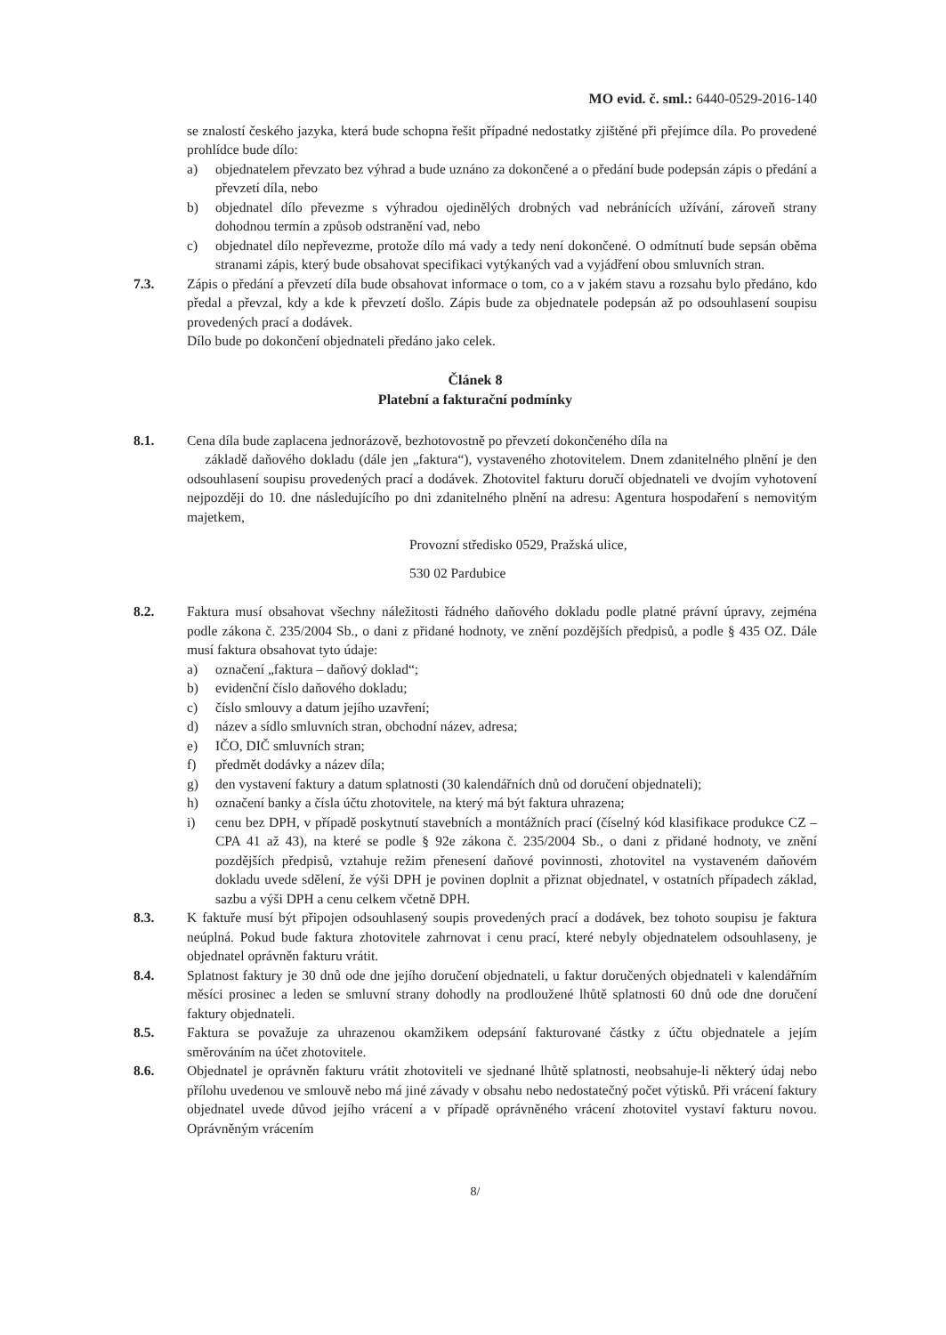MO evid. č. sml.: 6440-0529-2016-140
se znalostí českého jazyka, která bude schopna řešit případné nedostatky zjištěné při přejímce díla. Po provedené prohlídce bude dílo:
a) objednatelem převzato bez výhrad a bude uznáno za dokončené a o předání bude podepsán zápis o předání a převzetí díla, nebo
b) objednatel dílo převezme s výhradou ojedinělých drobných vad nebránících užívání, zároveň strany dohodnou termín a způsob odstranění vad, nebo
c) objednatel dílo nepřevezme, protože dílo má vady a tedy není dokončené. O odmítnutí bude sepsán oběma stranami zápis, který bude obsahovat specifikaci vytýkaných vad a vyjádření obou smluvních stran.
7.3. Zápis o předání a převzetí díla bude obsahovat informace o tom, co a v jakém stavu a rozsahu bylo předáno, kdo předal a převzal, kdy a kde k převzetí došlo. Zápis bude za objednatele podepsán až po odsouhlasení soupisu provedených prací a dodávek.
Dílo bude po dokončení objednateli předáno jako celek.
Článek 8
Platební a fakturační podmínky
8.1. Cena díla bude zaplacena jednorázově, bezhotovostně po převzetí dokončeného díla na
základě daňového dokladu (dále jen „faktura“), vystaveného zhotovitelem. Dnem zdanitelného plnění je den odsouhlasení soupisu provedených prací a dodávek. Zhotovitel fakturu doručí objednateli ve dvojím vyhotovení nejpozději do 10. dne následujícího po dni zdanitelného plnění na adresu: Agentura hospodaření s nemovitým majetkem,
Provozní středisko 0529, Pražská ulice,
530 02 Pardubice
8.2. Faktura musí obsahovat všechny náležitosti řádného daňového dokladu podle platné právní úpravy, zejména podle zákona č. 235/2004 Sb., o dani z přidané hodnoty, ve znění pozdějších předpisů, a podle § 435 OZ. Dále musí faktura obsahovat tyto údaje:
a) označení „faktura – daňový doklad“;
b) evidenční číslo daňového dokladu;
c) číslo smlouvy a datum jejího uzavření;
d) název a sídlo smluvních stran, obchodní název, adresa;
e) IČO, DIČ smluvních stran;
f) předmět dodávky a název díla;
g) den vystavení faktury a datum splatnosti (30 kalendářních dnů od doručení objednateli);
h) označení banky a čísla účtu zhotovitele, na který má být faktura uhrazena;
i) cenu bez DPH, v případě poskytnutí stavebních a montážních prací (číselný kód klasifikace produkce CZ – CPA 41 až 43), na které se podle § 92e zákona č. 235/2004 Sb., o dani z přidané hodnoty, ve znění pozdějších předpisů, vztahuje režim přenesení daňové povinnosti, zhotovitel na vystaveném daňovém dokladu uvede sdělení, že výši DPH je povinen doplnit a přiznat objednatel, v ostatních případech základ, sazbu a výši DPH a cenu celkem včetně DPH.
8.3. K faktuře musí být připojen odsouhlasený soupis provedených prací a dodávek, bez tohoto soupisu je faktura neúplná. Pokud bude faktura zhotovitele zahrnovat i cenu prací, které nebyly objednatelem odsouhlaseny, je objednatel oprávněn fakturu vrátit.
8.4. Splatnost faktury je 30 dnů ode dne jejího doručení objednateli, u faktur doručených objednateli v kalendářním měsíci prosinec a leden se smluvní strany dohodly na prodloužené lhůtě splatnosti 60 dnů ode dne doručení faktury objednateli.
8.5. Faktura se považuje za uhrazenou okamžikem odepsání fakturované částky z účtu objednatele a jejím směrováním na účet zhotovitele.
8.6. Objednatel je oprávněn fakturu vrátit zhotoviteli ve sjednané lhůtě splatnosti, neobsahuje-li některý údaj nebo přílohu uvedenou ve smlouvě nebo má jiné závady v obsahu nebo nedostatečný počet výtisků. Při vrácení faktury objednatel uvede důvod jejího vrácení a v případě oprávněného vrácení zhotovitel vystaví fakturu novou. Oprávněným vrácením
8/